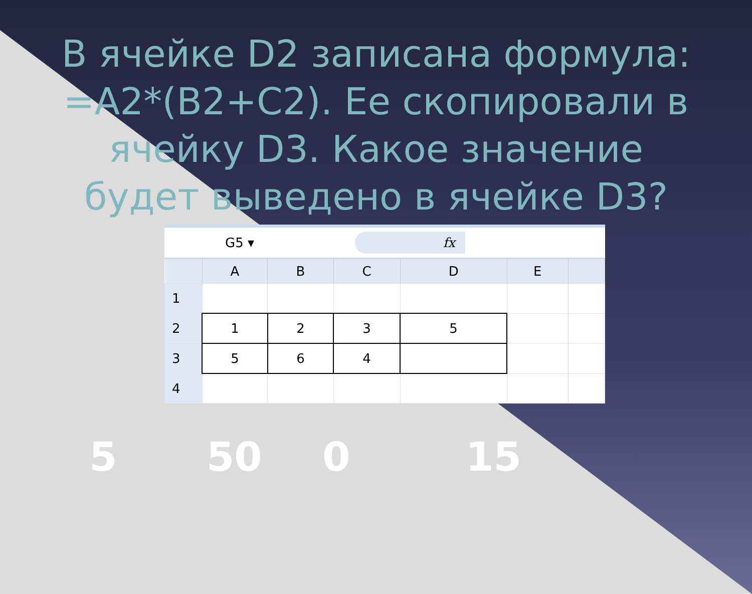В ячейке D2 записана формула: =A2*(B2+C2). Ее скопировали в ячейку D3. Какое значение будет выведено в ячейке D3?
G5 ▾ fx
| | A | B | C | D | E | |
| --- | --- | --- | --- | --- | --- | --- |
| 1 | | | | | | |
| 2 | 1 | 2 | 3 | 5 | | |
| 3 | 5 | 6 | 4 | | | |
| 4 | | | | | | |
5 50 0 15